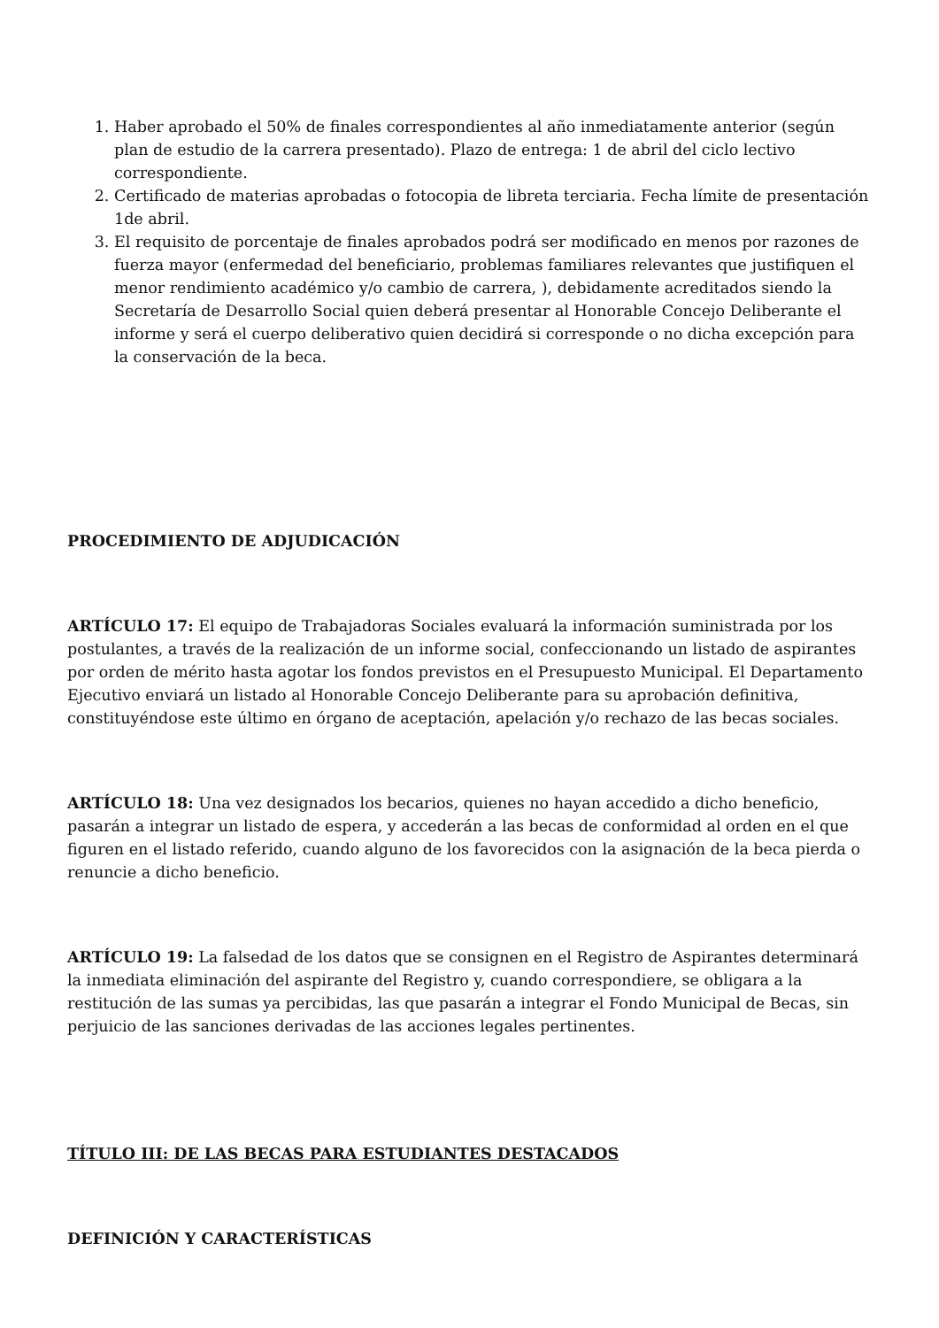1. Haber aprobado el 50% de finales correspondientes al año inmediatamente anterior (según plan de estudio de la carrera presentado). Plazo de entrega: 1 de abril del ciclo lectivo correspondiente.
2. Certificado de materias aprobadas o fotocopia de libreta terciaria. Fecha límite de presentación 1de abril.
3. El requisito de porcentaje de finales aprobados podrá ser modificado en menos por razones de fuerza mayor (enfermedad del beneficiario, problemas familiares relevantes que justifiquen el menor rendimiento académico y/o cambio de carrera, ), debidamente acreditados siendo la Secretaría de Desarrollo Social quien deberá presentar al Honorable Concejo Deliberante el informe y será el cuerpo deliberativo quien decidirá si corresponde o no dicha excepción para la conservación de la beca.
PROCEDIMIENTO DE ADJUDICACIÓN
ARTÍCULO 17: El equipo de Trabajadoras Sociales evaluará la información suministrada por los postulantes, a través de la realización de un informe social, confeccionando un listado de aspirantes por orden de mérito hasta agotar los fondos previstos en el Presupuesto Municipal. El Departamento Ejecutivo enviará un listado al Honorable Concejo Deliberante para su aprobación definitiva, constituyéndose este último en órgano de aceptación, apelación y/o rechazo de las becas sociales.
ARTÍCULO 18: Una vez designados los becarios, quienes no hayan accedido a dicho beneficio, pasarán a integrar un listado de espera, y accederán a las becas de conformidad al orden en el que figuren en el listado referido, cuando alguno de los favorecidos con la asignación de la beca pierda o renuncie a dicho beneficio.
ARTÍCULO 19: La falsedad de los datos que se consignen en el Registro de Aspirantes determinará la inmediata eliminación del aspirante del Registro y, cuando correspondiere, se obligara a la restitución de las sumas ya percibidas, las que pasarán a integrar el Fondo Municipal de Becas, sin perjuicio de las sanciones derivadas de las acciones legales pertinentes.
TÍTULO III: DE LAS BECAS PARA ESTUDIANTES DESTACADOS
DEFINICIÓN Y CARACTERÍSTICAS